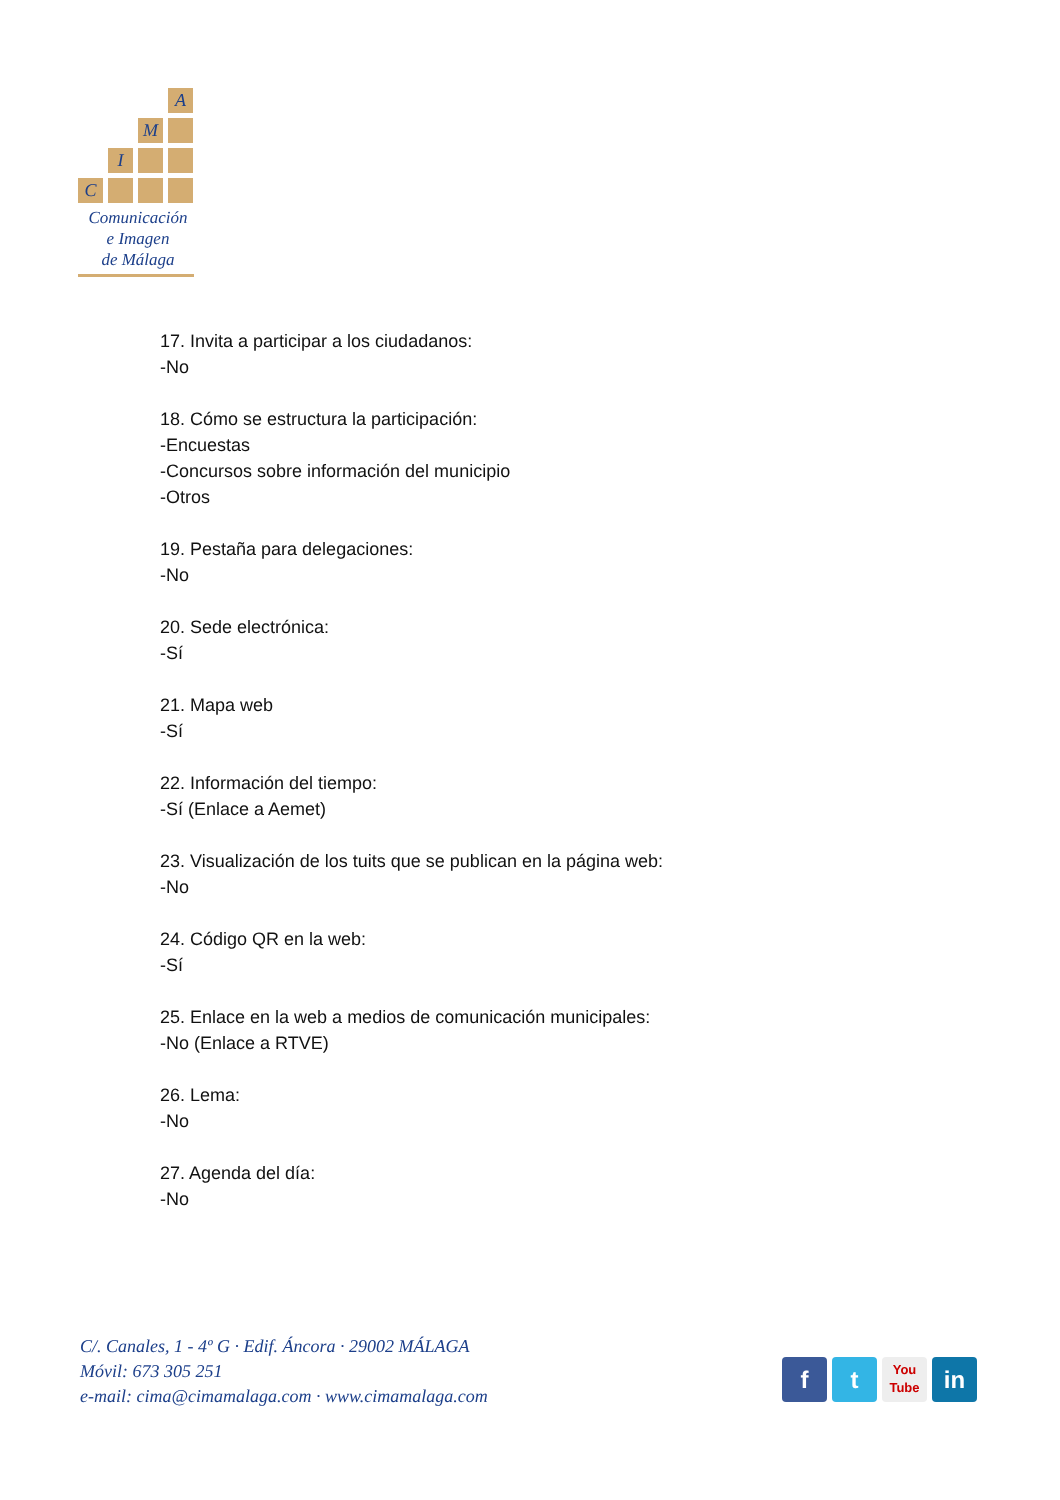A
M
I
C
Comunicación
e Imagen
de Málaga
17. Invita a participar a los ciudadanos:
-No
18. Cómo se estructura la participación:
-Encuestas
-Concursos sobre información del municipio
-Otros
19. Pestaña para delegaciones:
-No
20. Sede electrónica:
-Sí
21. Mapa web
-Sí
22. Información del tiempo:
-Sí (Enlace a Aemet)
23. Visualización de los tuits que se publican en la página web:
-No
24. Código QR en la web:
-Sí
25. Enlace en la web a medios de comunicación municipales:
-No (Enlace a RTVE)
26. Lema:
-No
27. Agenda del día:
-No
C/. Canales, 1 - 4º G · Edif. Áncora · 29002 MÁLAGA
Móvil: 673 305 251
e-mail: cima@cimamalaga.com · www.cimamalaga.com
f t
You
Tube
in